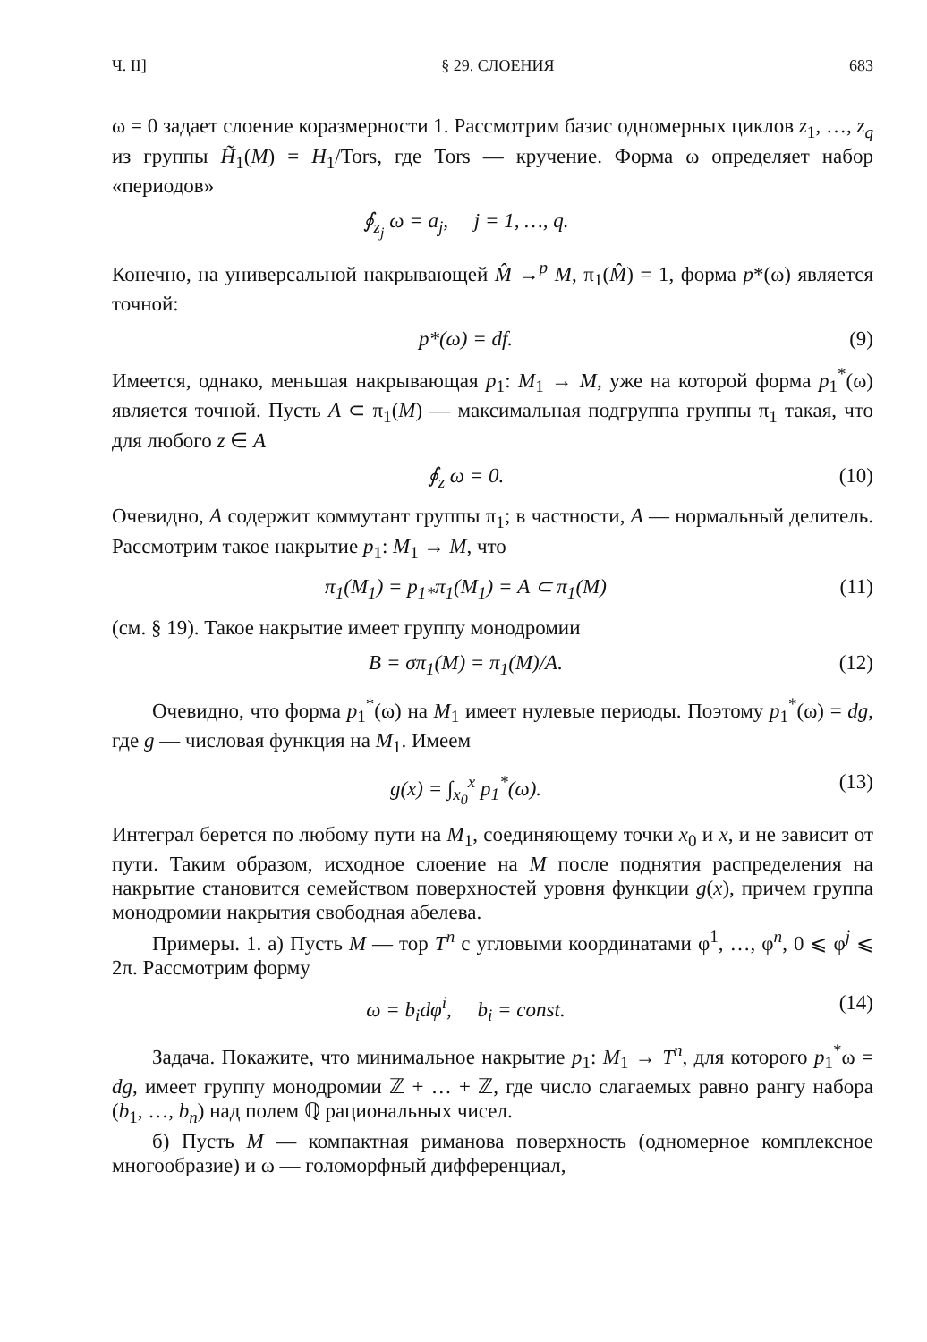Ч. II] § 29. СЛОЕНИЯ 683
ω = 0 задает слоение коразмерности 1. Рассмотрим базис одномерных циклов z<sub>1</sub>, …, z<sub>q</sub> из группы H̃<sub>1</sub>(M) = H<sub>1</sub>/Tors, где Tors — кручение. Форма ω определяет набор «периодов»
∮<sub>z<sub>j</sub></sub> ω = a<sub>j</sub>, j = 1, …, q.
Конечно, на универсальной накрывающей M̂ →<sup>p</sup> M, π<sub>1</sub>(M̂) = 1, форма p*(ω) является точной:
p*(ω) = df. (9)
Имеется, однако, меньшая накрывающая p<sub>1</sub>: M<sub>1</sub> → M, уже на которой форма p<sub>1</sub><sup>*</sup>(ω) является точной. Пусть A ⊂ π<sub>1</sub>(M) — максимальная подгруппа группы π<sub>1</sub> такая, что для любого z ∈ A
∮<sub>z</sub> ω = 0. (10)
Очевидно, A содержит коммутант группы π<sub>1</sub>; в частности, A — нормальный делитель. Рассмотрим такое накрытие p<sub>1</sub>: M<sub>1</sub> → M, что
π<sub>1</sub>(M<sub>1</sub>) = p<sub>1*</sub>π<sub>1</sub>(M<sub>1</sub>) = A ⊂ π<sub>1</sub>(M) (11)
(см. § 19). Такое накрытие имеет группу монодромии
B = σπ<sub>1</sub>(M) = π<sub>1</sub>(M)/A. (12)
Очевидно, что форма p<sub>1</sub><sup>*</sup>(ω) на M<sub>1</sub> имеет нулевые периоды. Поэтому p<sub>1</sub><sup>*</sup>(ω) = dg, где g — числовая функция на M<sub>1</sub>. Имеем
g(x) = ∫<sub>x<sub>0</sub></sub><sup>x</sup> p<sub>1</sub><sup>*</sup>(ω). (13)
Интеграл берется по любому пути на M<sub>1</sub>, соединяющему точки x<sub>0</sub> и x, и не зависит от пути. Таким образом, исходное слоение на M после поднятия распределения на накрытие становится семейством поверхностей уровня функции g(x), причем группа монодромии накрытия свободная абелева.
Примеры. 1. а) Пусть M — тор T<sup>n</sup> с угловыми координатами φ<sup>1</sup>, …, φ<sup>n</sup>, 0 ⩽ φ<sup>j</sup> ⩽ 2π. Рассмотрим форму
ω = b<sub>i</sub>dφ<sup>i</sup>, b<sub>i</sub> = const. (14)
Задача. Покажите, что минимальное накрытие p<sub>1</sub>: M<sub>1</sub> → T<sup>n</sup>, для которого p<sub>1</sub><sup>*</sup>ω = dg, имеет группу монодромии ℤ + … + ℤ, где число слагаемых равно рангу набора (b<sub>1</sub>, …, b<sub>n</sub>) над полем ℚ рациональных чисел.
б) Пусть M — компактная риманова поверхность (одномерное комплексное многообразие) и ω — голоморфный дифференциал,